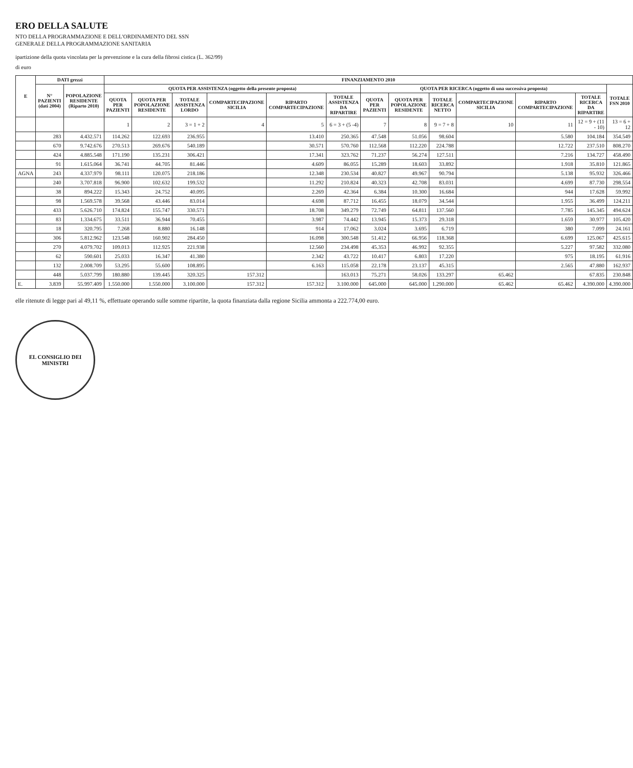ERO DELLA SALUTE
NTO DELLA PROGRAMMAZIONE E DELL'ORDINAMENTO DEL SSN
GENERALE DELLA PROGRAMMAZIONE SANITARIA
ipartizione della quota vincolata per la prevenzione e la cura della fibrosi cistica (L. 362/99)
di euro
| E | DATI grezzi | | FINANZIAMENTO 2010 | | | | | | | | | | | | |
| --- | --- | --- | --- | --- | --- | --- | --- | --- | --- | --- | --- | --- | --- | --- | --- |
| | N° PAZIENTI (dati 2004) | POPOLAZIONE RESIDENTE (Riparto 2010) | QUOTA PER ASSISTENZA (oggetto della presente proposta) | | | | | | QUOTA PER RICERCA (oggetto di una successiva proposta) | | | | | | TOTALE FSN 2010 |
| | | | QUOTA PER PAZIENTI | QUOTA PER POPOLAZIONE RESIDENTE | TOTALE ASSISTENZA LORDO | COMPARTECIPAZIONE SICILIA | RIPARTO COMPARTECIPAZIONE | TOTALE ASSISTENZA DA RIPARTIRE | QUOTA PER PAZIENTI | QUOTA PER POPOLAZIONE RESIDENTE | TOTALE RICERCA NETTO | COMPARTECIPAZIONE SICILIA | RIPARTO COMPARTECIPAZIONE | TOTALE RICERCA DA RIPARTIRE | |
| | | | 1 | 2 | 3 = 1 + 2 | 4 | 5 | 6 = 3 + (5 -4) | 7 | 8 | 9 = 7 + 8 | 10 | 11 | 12 = 9 + (11 - 10) | 13 = 6 + 12 |
| | 283 | 4.432.571 | 114.262 | 122.693 | 236.955 | | 13.410 | 250.365 | 47.548 | 51.056 | 98.604 | | 5.580 | 104.184 | 354.549 |
| | 670 | 9.742.676 | 270.513 | 269.676 | 540.189 | | 30.571 | 570.760 | 112.568 | 112.220 | 224.788 | | 12.722 | 237.510 | 808.270 |
| | 424 | 4.885.548 | 171.190 | 135.231 | 306.421 | | 17.341 | 323.762 | 71.237 | 56.274 | 127.511 | | 7.216 | 134.727 | 458.490 |
| | 91 | 1.615.064 | 36.741 | 44.705 | 81.446 | | 4.609 | 86.055 | 15.289 | 18.603 | 33.892 | | 1.918 | 35.810 | 121.865 |
| AGNA | 243 | 4.337.979 | 98.111 | 120.075 | 218.186 | | 12.348 | 230.534 | 40.827 | 49.967 | 90.794 | | 5.138 | 95.932 | 326.466 |
| | 240 | 3.707.818 | 96.900 | 102.632 | 199.532 | | 11.292 | 210.824 | 40.323 | 42.708 | 83.031 | | 4.699 | 87.730 | 298.554 |
| | 38 | 894.222 | 15.343 | 24.752 | 40.095 | | 2.269 | 42.364 | 6.384 | 10.300 | 16.684 | | 944 | 17.628 | 59.992 |
| | 98 | 1.569.578 | 39.568 | 43.446 | 83.014 | | 4.698 | 87.712 | 16.455 | 18.079 | 34.544 | | 1.955 | 36.499 | 124.211 |
| | 433 | 5.626.710 | 174.824 | 155.747 | 330.571 | | 18.708 | 349.279 | 72.749 | 64.811 | 137.560 | | 7.785 | 145.345 | 494.624 |
| | 83 | 1.334.675 | 33.511 | 36.944 | 70.455 | | 3.987 | 74.442 | 13.945 | 15.373 | 29.318 | | 1.659 | 30.977 | 105.420 |
| | 18 | 320.795 | 7.268 | 8.880 | 16.148 | | 914 | 17.062 | 3.024 | 3.695 | 6.719 | | 380 | 7.099 | 24.161 |
| | 306 | 5.812.962 | 123.548 | 160.902 | 284.450 | | 16.098 | 300.548 | 51.412 | 66.956 | 118.368 | | 6.699 | 125.067 | 425.615 |
| | 270 | 4.079.702 | 109.013 | 112.925 | 221.938 | | 12.560 | 234.498 | 45.353 | 46.992 | 92.355 | | 5.227 | 97.582 | 332.080 |
| | 62 | 590.601 | 25.033 | 16.347 | 41.380 | | 2.342 | 43.722 | 10.417 | 6.803 | 17.220 | | 975 | 18.195 | 61.916 |
| | 132 | 2.008.709 | 53.295 | 55.600 | 108.895 | | 6.163 | 115.058 | 22.178 | 23.137 | 45.315 | | 2.565 | 47.880 | 162.937 |
| | 448 | 5.037.799 | 180.880 | 139.445 | 320.325 | 157.312 | | 163.013 | 75.271 | 58.026 | 133.297 | 65.462 | | 67.835 | 230.848 |
| E. | 3.839 | 55.997.409 | 1.550.000 | 1.550.000 | 3.100.000 | 157.312 | 157.312 | 3.100.000 | 645.000 | 645.000 | 1.290.000 | 65.462 | 65.462 | 4.390.000 | 4.390.000 |
elle ritenute di legge pari al 49,11 %, effettuate operando sulle somme ripartite, la quota finanziata dalla regione Sicilia ammonta a 222.774,00 euro.
EL CONSIGLIO DEI MINISTRI